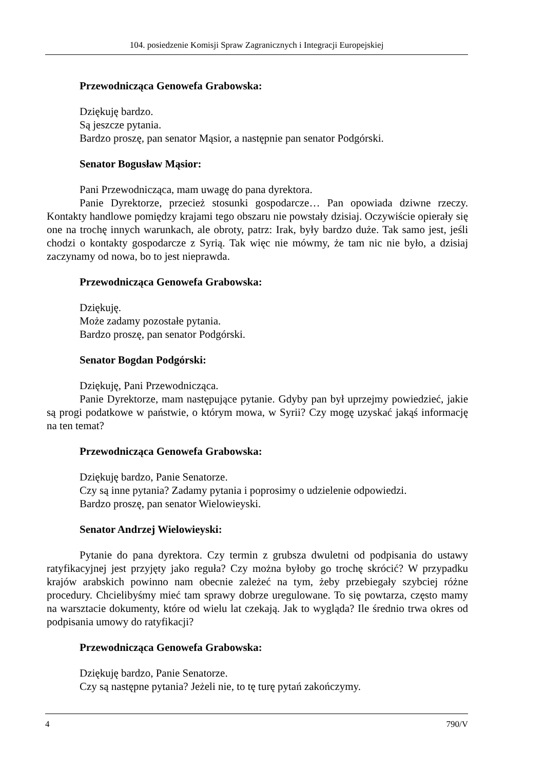104. posiedzenie Komisji Spraw Zagranicznych i Integracji Europejskiej
Przewodnicząca Genowefa Grabowska:
Dziękuję bardzo.
Są jeszcze pytania.
Bardzo proszę, pan senator Mąsior, a następnie pan senator Podgórski.
Senator Bogusław Mąsior:
Pani Przewodnicząca, mam uwagę do pana dyrektora.
Panie Dyrektorze, przecież stosunki gospodarcze… Pan opowiada dziwne rzeczy. Kontakty handlowe pomiędzy krajami tego obszaru nie powstały dzisiaj. Oczywiście opierały się one na trochę innych warunkach, ale obroty, patrz: Irak, były bardzo duże. Tak samo jest, jeśli chodzi o kontakty gospodarcze z Syrią. Tak więc nie mówmy, że tam nic nie było, a dzisiaj zaczynamy od nowa, bo to jest nieprawda.
Przewodnicząca Genowefa Grabowska:
Dziękuję.
Może zadamy pozostałe pytania.
Bardzo proszę, pan senator Podgórski.
Senator Bogdan Podgórski:
Dziękuję, Pani Przewodnicząca.
Panie Dyrektorze, mam następujące pytanie. Gdyby pan był uprzejmy powiedzieć, jakie są progi podatkowe w państwie, o którym mowa, w Syrii? Czy mogę uzyskać jakąś informację na ten temat?
Przewodnicząca Genowefa Grabowska:
Dziękuję bardzo, Panie Senatorze.
Czy są inne pytania? Zadamy pytania i poprosimy o udzielenie odpowiedzi.
Bardzo proszę, pan senator Wielowieyski.
Senator Andrzej Wielowieyski:
Pytanie do pana dyrektora. Czy termin z grubsza dwuletni od podpisania do ustawy ratyfikacyjnej jest przyjęty jako reguła? Czy można byłoby go trochę skrócić? W przypadku krajów arabskich powinno nam obecnie zależeć na tym, żeby przebiegały szybciej różne procedury. Chcielibyśmy mieć tam sprawy dobrze uregulowane. To się powtarza, często mamy na warsztacie dokumenty, które od wielu lat czekają. Jak to wygląda? Ile średnio trwa okres od podpisania umowy do ratyfikacji?
Przewodnicząca Genowefa Grabowska:
Dziękuję bardzo, Panie Senatorze.
Czy są następne pytania? Jeżeli nie, to tę turę pytań zakończymy.
4 790/V